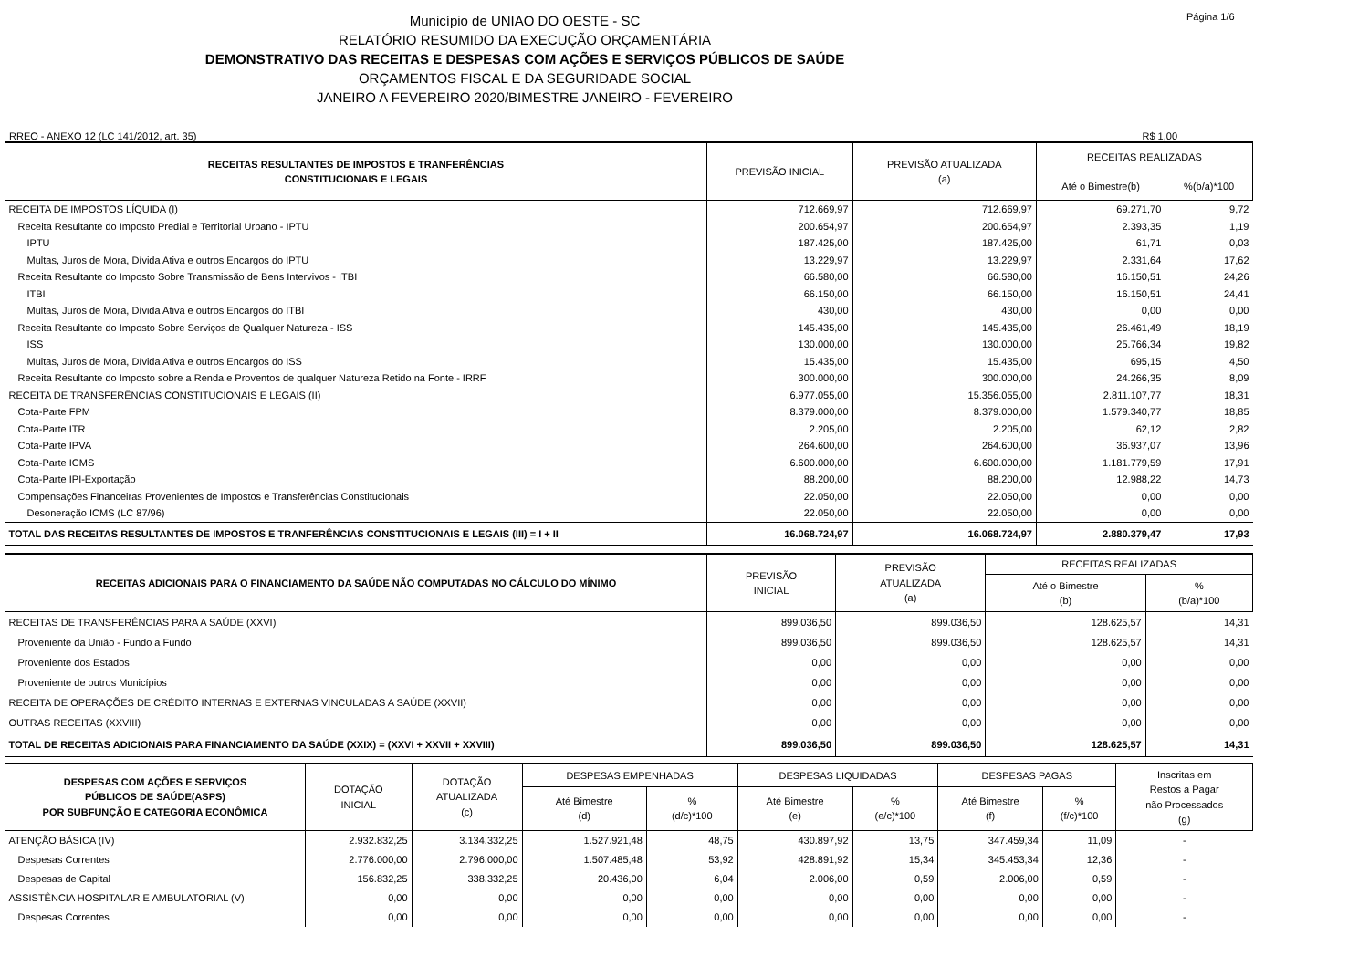Município de UNIAO DO OESTE - SC
RELATÓRIO RESUMIDO DA EXECUÇÃO ORÇAMENTÁRIA
DEMONSTRATIVO DAS RECEITAS E DESPESAS COM AÇÕES E SERVIÇOS PÚBLICOS DE SAÚDE
ORÇAMENTOS FISCAL E DA SEGURIDADE SOCIAL
JANEIRO A FEVEREIRO 2020/BIMESTRE JANEIRO - FEVEREIRO
Página 1/6
RREO - ANEXO 12 (LC 141/2012, art. 35) R$ 1,00
| RECEITAS RESULTANTES DE IMPOSTOS E TRANFERÊNCIAS CONSTITUCIONAIS E LEGAIS | PREVISÃO INICIAL | PREVISÃO ATUALIZADA (a) | RECEITAS REALIZADAS | |
| --- | --- | --- | --- | --- |
| | | | Até o Bimestre(b) | %(b/a)*100 |
| RECEITA DE IMPOSTOS LÍQUIDA (I) | 712.669,97 | 712.669,97 | 69.271,70 | 9,72 |
| Receita Resultante do Imposto Predial e Territorial Urbano - IPTU | 200.654,97 | 200.654,97 | 2.393,35 | 1,19 |
| IPTU | 187.425,00 | 187.425,00 | 61,71 | 0,03 |
| Multas, Juros de Mora, Dívida Ativa e outros Encargos do IPTU | 13.229,97 | 13.229,97 | 2.331,64 | 17,62 |
| Receita Resultante do Imposto Sobre Transmissão de Bens Intervivos - ITBI | 66.580,00 | 66.580,00 | 16.150,51 | 24,26 |
| ITBI | 66.150,00 | 66.150,00 | 16.150,51 | 24,41 |
| Multas, Juros de Mora, Dívida Ativa e outros Encargos do ITBI | 430,00 | 430,00 | 0,00 | 0,00 |
| Receita Resultante do Imposto Sobre Serviços de Qualquer Natureza - ISS | 145.435,00 | 145.435,00 | 26.461,49 | 18,19 |
| ISS | 130.000,00 | 130.000,00 | 25.766,34 | 19,82 |
| Multas, Juros de Mora, Dívida Ativa e outros Encargos do ISS | 15.435,00 | 15.435,00 | 695,15 | 4,50 |
| Receita Resultante do Imposto sobre a Renda e Proventos de qualquer Natureza Retido na Fonte - IRRF | 300.000,00 | 300.000,00 | 24.266,35 | 8,09 |
| RECEITA DE TRANSFERÊNCIAS CONSTITUCIONAIS E LEGAIS (II) | 6.977.055,00 | 15.356.055,00 | 2.811.107,77 | 18,31 |
| Cota-Parte FPM | 8.379.000,00 | 8.379.000,00 | 1.579.340,77 | 18,85 |
| Cota-Parte ITR | 2.205,00 | 2.205,00 | 62,12 | 2,82 |
| Cota-Parte IPVA | 264.600,00 | 264.600,00 | 36.937,07 | 13,96 |
| Cota-Parte ICMS | 6.600.000,00 | 6.600.000,00 | 1.181.779,59 | 17,91 |
| Cota-Parte IPI-Exportação | 88.200,00 | 88.200,00 | 12.988,22 | 14,73 |
| Compensações Financeiras Provenientes de Impostos e Transferências Constitucionais | 22.050,00 | 22.050,00 | 0,00 | 0,00 |
| Desoneração ICMS (LC 87/96) | 22.050,00 | 22.050,00 | 0,00 | 0,00 |
| TOTAL DAS RECEITAS RESULTANTES DE IMPOSTOS E TRANFERÊNCIAS CONSTITUCIONAIS E LEGAIS (III) = I + II | 16.068.724,97 | 16.068.724,97 | 2.880.379,47 | 17,93 |
| RECEITAS ADICIONAIS PARA O FINANCIAMENTO DA SAÚDE NÃO COMPUTADAS NO CÁLCULO DO MÍNIMO | PREVISÃO INICIAL | PREVISÃO ATUALIZADA (a) | RECEITAS REALIZADAS | |
| --- | --- | --- | --- | --- |
| | | | Até o Bimestre (b) | % (b/a)*100 |
| RECEITAS DE TRANSFERÊNCIAS PARA A SAÚDE (XXVI) | 899.036,50 | 899.036,50 | 128.625,57 | 14,31 |
| Proveniente da União - Fundo a Fundo | 899.036,50 | 899.036,50 | 128.625,57 | 14,31 |
| Proveniente dos Estados | 0,00 | 0,00 | 0,00 | 0,00 |
| Proveniente de outros Municípios | 0,00 | 0,00 | 0,00 | 0,00 |
| RECEITA DE OPERAÇÕES DE CRÉDITO INTERNAS E EXTERNAS VINCULADAS A SAÚDE (XXVII) | 0,00 | 0,00 | 0,00 | 0,00 |
| OUTRAS RECEITAS (XXVIII) | 0,00 | 0,00 | 0,00 | 0,00 |
| TOTAL DE RECEITAS ADICIONAIS PARA FINANCIAMENTO DA SAÚDE (XXIX) = (XXVI + XXVII + XXVIII) | 899.036,50 | 899.036,50 | 128.625,57 | 14,31 |
| DESPESAS COM AÇÕES E SERVIÇOS PÚBLICOS DE SAÚDE(ASPS) POR SUBFUNÇÃO E CATEGORIA ECONÔMICA | DOTAÇÃO INICIAL | DOTAÇÃO ATUALIZADA (c) | DESPESAS EMPENHADAS | | DESPESAS LIQUIDADAS | | DESPESAS PAGAS | | Inscritas em Restos a Pagar não Processados (g) |
| --- | --- | --- | --- | --- | --- | --- | --- | --- | --- |
| | | | Até Bimestre (d) | % (d/c)*100 | Até Bimestre (e) | % (e/c)*100 | Até Bimestre (f) | % (f/c)*100 | |
| ATENÇÃO BÁSICA (IV) | 2.932.832,25 | 3.134.332,25 | 1.527.921,48 | 48,75 | 430.897,92 | 13,75 | 347.459,34 | 11,09 | - |
| Despesas Correntes | 2.776.000,00 | 2.796.000,00 | 1.507.485,48 | 53,92 | 428.891,92 | 15,34 | 345.453,34 | 12,36 | - |
| Despesas de Capital | 156.832,25 | 338.332,25 | 20.436,00 | 6,04 | 2.006,00 | 0,59 | 2.006,00 | 0,59 | - |
| ASSISTÊNCIA HOSPITALAR E AMBULATORIAL (V) | 0,00 | 0,00 | 0,00 | 0,00 | 0,00 | 0,00 | 0,00 | 0,00 | - |
| Despesas Correntes | 0,00 | 0,00 | 0,00 | 0,00 | 0,00 | 0,00 | 0,00 | 0,00 | - |